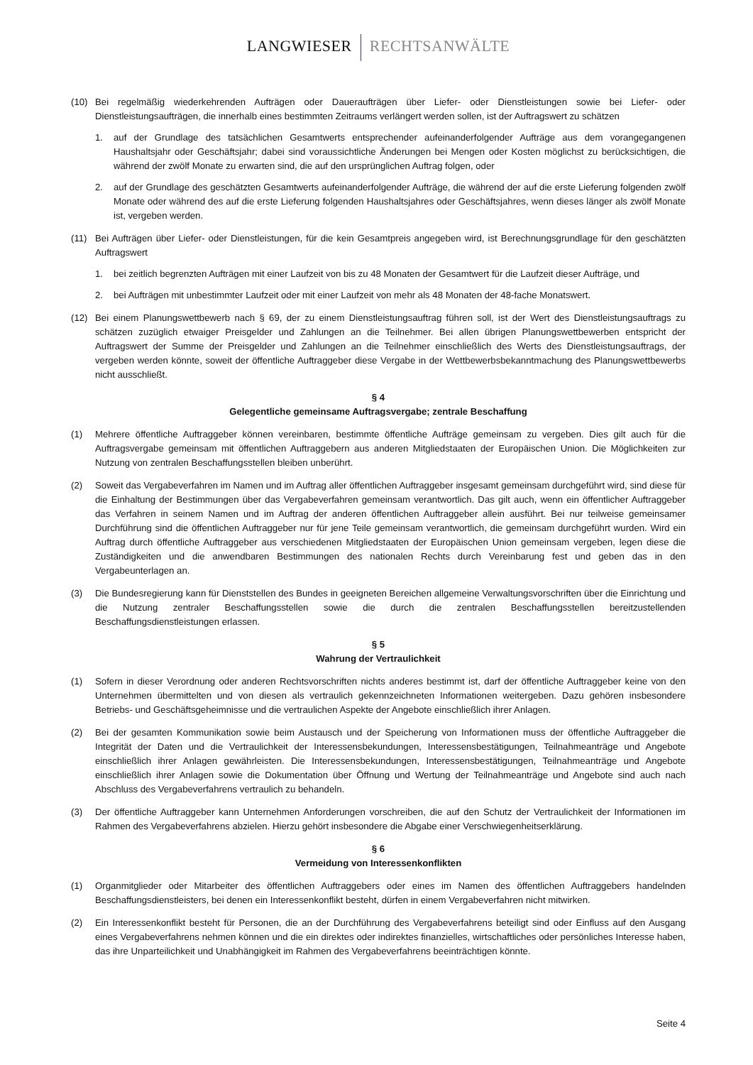LANGWIESER RECHTSANWÄLTE
(10) Bei regelmäßig wiederkehrenden Aufträgen oder Daueraufträgen über Liefer- oder Dienstleistungen sowie bei Liefer- oder Dienstleistungsaufträgen, die innerhalb eines bestimmten Zeitraums verlängert werden sollen, ist der Auftragswert zu schätzen
1. auf der Grundlage des tatsächlichen Gesamtwerts entsprechender aufeinanderfolgender Aufträge aus dem vorangegangenen Haushaltsjahr oder Geschäftsjahr; dabei sind voraussichtliche Änderungen bei Mengen oder Kosten möglichst zu berücksichtigen, die während der zwölf Monate zu erwarten sind, die auf den ursprünglichen Auftrag folgen, oder
2. auf der Grundlage des geschätzten Gesamtwerts aufeinanderfolgender Aufträge, die während der auf die erste Lieferung folgenden zwölf Monate oder während des auf die erste Lieferung folgenden Haushaltsjahres oder Geschäftsjahres, wenn dieses länger als zwölf Monate ist, vergeben werden.
(11) Bei Aufträgen über Liefer- oder Dienstleistungen, für die kein Gesamtpreis angegeben wird, ist Berechnungsgrundlage für den geschätzten Auftragswert
1. bei zeitlich begrenzten Aufträgen mit einer Laufzeit von bis zu 48 Monaten der Gesamtwert für die Laufzeit dieser Aufträge, und
2. bei Aufträgen mit unbestimmter Laufzeit oder mit einer Laufzeit von mehr als 48 Monaten der 48-fache Monatswert.
(12) Bei einem Planungswettbewerb nach § 69, der zu einem Dienstleistungsauftrag führen soll, ist der Wert des Dienstleistungsauftrags zu schätzen zuzüglich etwaiger Preisgelder und Zahlungen an die Teilnehmer. Bei allen übrigen Planungswettbewerben entspricht der Auftragswert der Summe der Preisgelder und Zahlungen an die Teilnehmer einschließlich des Werts des Dienstleistungsauftrags, der vergeben werden könnte, soweit der öffentliche Auftraggeber diese Vergabe in der Wettbewerbsbekanntmachung des Planungswettbewerbs nicht ausschließt.
§ 4
Gelegentliche gemeinsame Auftragsvergabe; zentrale Beschaffung
(1) Mehrere öffentliche Auftraggeber können vereinbaren, bestimmte öffentliche Aufträge gemeinsam zu vergeben. Dies gilt auch für die Auftragsvergabe gemeinsam mit öffentlichen Auftraggebern aus anderen Mitgliedstaaten der Europäischen Union. Die Möglichkeiten zur Nutzung von zentralen Beschaffungsstellen bleiben unberührt.
(2) Soweit das Vergabeverfahren im Namen und im Auftrag aller öffentlichen Auftraggeber insgesamt gemeinsam durchgeführt wird, sind diese für die Einhaltung der Bestimmungen über das Vergabeverfahren gemeinsam verantwortlich. Das gilt auch, wenn ein öffentlicher Auftraggeber das Verfahren in seinem Namen und im Auftrag der anderen öffentlichen Auftraggeber allein ausführt. Bei nur teilweise gemeinsamer Durchführung sind die öffentlichen Auftraggeber nur für jene Teile gemeinsam verantwortlich, die gemeinsam durchgeführt wurden. Wird ein Auftrag durch öffentliche Auftraggeber aus verschiedenen Mitgliedstaaten der Europäischen Union gemeinsam vergeben, legen diese die Zuständigkeiten und die anwendbaren Bestimmungen des nationalen Rechts durch Vereinbarung fest und geben das in den Vergabeunterlagen an.
(3) Die Bundesregierung kann für Dienststellen des Bundes in geeigneten Bereichen allgemeine Verwaltungsvorschriften über die Einrichtung und die Nutzung zentraler Beschaffungsstellen sowie die durch die zentralen Beschaffungsstellen bereitzustellenden Beschaffungsdienstleistungen erlassen.
§ 5
Wahrung der Vertraulichkeit
(1) Sofern in dieser Verordnung oder anderen Rechtsvorschriften nichts anderes bestimmt ist, darf der öffentliche Auftraggeber keine von den Unternehmen übermittelten und von diesen als vertraulich gekennzeichneten Informationen weitergeben. Dazu gehören insbesondere Betriebs- und Geschäftsgeheimnisse und die vertraulichen Aspekte der Angebote einschließlich ihrer Anlagen.
(2) Bei der gesamten Kommunikation sowie beim Austausch und der Speicherung von Informationen muss der öffentliche Auftraggeber die Integrität der Daten und die Vertraulichkeit der Interessensbekundungen, Interessensbestätigungen, Teilnahmeanträge und Angebote einschließlich ihrer Anlagen gewährleisten. Die Interessensbekundungen, Interessensbestätigungen, Teilnahmeanträge und Angebote einschließlich ihrer Anlagen sowie die Dokumentation über Öffnung und Wertung der Teilnahmeanträge und Angebote sind auch nach Abschluss des Vergabeverfahrens vertraulich zu behandeln.
(3) Der öffentliche Auftraggeber kann Unternehmen Anforderungen vorschreiben, die auf den Schutz der Vertraulichkeit der Informationen im Rahmen des Vergabeverfahrens abzielen. Hierzu gehört insbesondere die Abgabe einer Verschwiegenheitserklärung.
§ 6
Vermeidung von Interessenkonflikten
(1) Organmitglieder oder Mitarbeiter des öffentlichen Auftraggebers oder eines im Namen des öffentlichen Auftraggebers handelnden Beschaffungsdienstleisters, bei denen ein Interessenkonflikt besteht, dürfen in einem Vergabeverfahren nicht mitwirken.
(2) Ein Interessenkonflikt besteht für Personen, die an der Durchführung des Vergabeverfahrens beteiligt sind oder Einfluss auf den Ausgang eines Vergabeverfahrens nehmen können und die ein direktes oder indirektes finanzielles, wirtschaftliches oder persönliches Interesse haben, das ihre Unparteilichkeit und Unabhängigkeit im Rahmen des Vergabeverfahrens beeinträchtigen könnte.
Seite 4